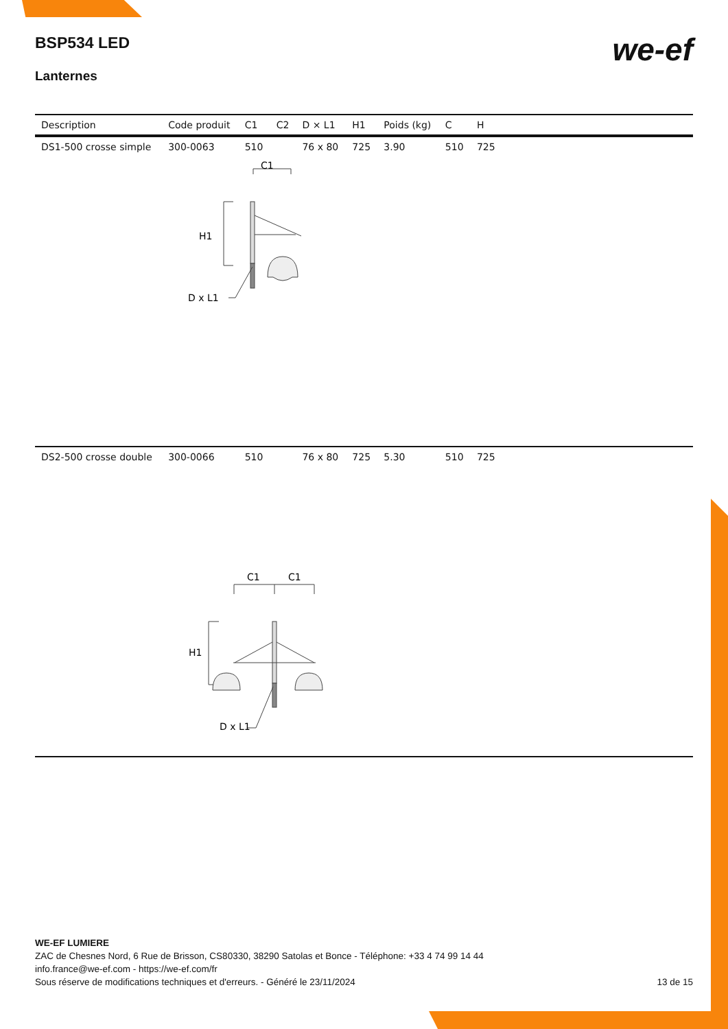BSP534 LED
Lanternes
we-ef
| Description | Code produit | C1 | C2 | D × L1 | H1 | Poids (kg) | C | H | |
| --- | --- | --- | --- | --- | --- | --- | --- | --- | --- |
| DS1-500 crosse simple | 300-0063 | 510 | | 76 x 80 | 725 | 3.90 | 510 | 725 | |
| C1 H1 D x L1 | | | | | | | | | |
| DS2-500 crosse double | 300-0066 | 510 | | 76 x 80 | 725 | 5.30 | 510 | 725 | |
| C1 C1 H1 D x L1 | | | | | | | | | |
WE-EF LUMIERE
ZAC de Chesnes Nord, 6 Rue de Brisson, CS80330, 38290 Satolas et Bonce - Téléphone: +33 4 74 99 14 44
info.france@we-ef.com - https://we-ef.com/fr
Sous réserve de modifications techniques et d'erreurs. - Généré le 23/11/2024
13 de 15